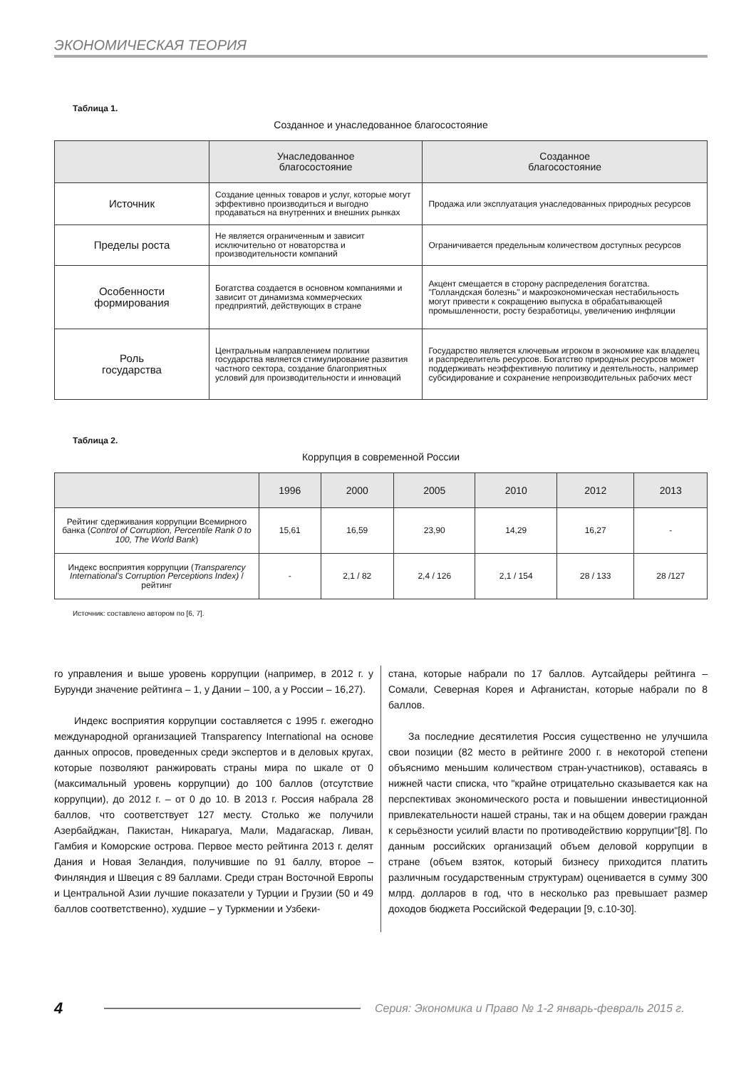ЭКОНОМИЧЕСКАЯ ТЕОРИЯ
Таблица 1.
Созданное и унаследованное благосостояние
| | Унаследованное благосостояние | Созданное благосостояние |
| --- | --- | --- |
| Источник | Создание ценных товаров и услуг, которые могут эффективно производиться и выгодно продаваться на внутренних и внешних рынках | Продажа или эксплуатация унаследованных природных ресурсов |
| Пределы роста | Не является ограниченным и зависит исключительно от новаторства и производительности компаний | Ограничивается предельным количеством доступных ресурсов |
| Особенности формирования | Богатства создается в основном компаниями и зависит от динамизма коммерческих предприятий, действующих в стране | Акцент смещается в сторону распределения богатства. "Голландская болезнь" и макроэкономическая нестабильность могут привести к сокращению выпуска в обрабатывающей промышленности, росту безработицы, увеличению инфляции |
| Роль государства | Центральным направлением политики государства является стимулирование развития частного сектора, создание благоприятных условий для производительности и инноваций | Государство является ключевым игроком в экономике как владелец и распределитель ресурсов. Богатство природных ресурсов может поддерживать неэффективную политику и деятельность, например субсидирование и сохранение непроизводительных рабочих мест |
Таблица 2.
Коррупция в современной России
| | 1996 | 2000 | 2005 | 2010 | 2012 | 2013 |
| --- | --- | --- | --- | --- | --- | --- |
| Рейтинг сдерживания коррупции Всемирного банка ( Control of Corruption, Percentile Rank 0 to 100, The World Bank ) | 15,61 | 16,59 | 23,90 | 14,29 | 16,27 | - |
| Индекс восприятия коррупции ( Transparency International's Corruption Perceptions Index) / рейтинг | - | 2,1 / 82 | 2,4 / 126 | 2,1 / 154 | 28 / 133 | 28 /127 |
Источник: составлено автором по [6, 7].
го управления и выше уровень коррупции (например, в 2012 г. у Бурунди значение рейтинга – 1, у Дании – 100, а у России – 16,27).
Индекс восприятия коррупции составляется с 1995 г. ежегодно международной организацией Transparency International на основе данных опросов, проведенных среди экспертов и в деловых кругах, которые позволяют ранжировать страны мира по шкале от 0 (максимальный уровень коррупции) до 100 баллов (отсутствие коррупции), до 2012 г. – от 0 до 10. В 2013 г. Россия набрала 28 баллов, что соответствует 127 месту. Столько же получили Азербайджан, Пакистан, Никарагуа, Мали, Мадагаскар, Ливан, Гамбия и Коморские острова. Первое место рейтинга 2013 г. делят Дания и Новая Зеландия, получившие по 91 баллу, второе – Финляндия и Швеция с 89 баллами. Среди стран Восточной Европы и Центральной Азии лучшие показатели у Турции и Грузии (50 и 49 баллов соответственно), худшие – у Туркмении и Узбеки-
стана, которые набрали по 17 баллов. Аутсайдеры рейтинга – Сомали, Северная Корея и Афганистан, которые набрали по 8 баллов.
За последние десятилетия Россия существенно не улучшила свои позиции (82 место в рейтинге 2000 г. в некоторой степени объяснимо меньшим количеством стран-участников), оставаясь в нижней части списка, что "крайне отрицательно сказывается как на перспективах экономического роста и повышении инвестиционной привлекательности нашей страны, так и на общем доверии граждан к серьёзности усилий власти по противодействию коррупции"[8]. По данным российских организаций объем деловой коррупции в стране (объем взяток, который бизнесу приходится платить различным государственным структурам) оценивается в сумму 300 млрд. долларов в год, что в несколько раз превышает размер доходов бюджета Российской Федерации [9, с.10-30].
4 Серия: Экономика и Право № 1-2 январь-февраль 2015 г.